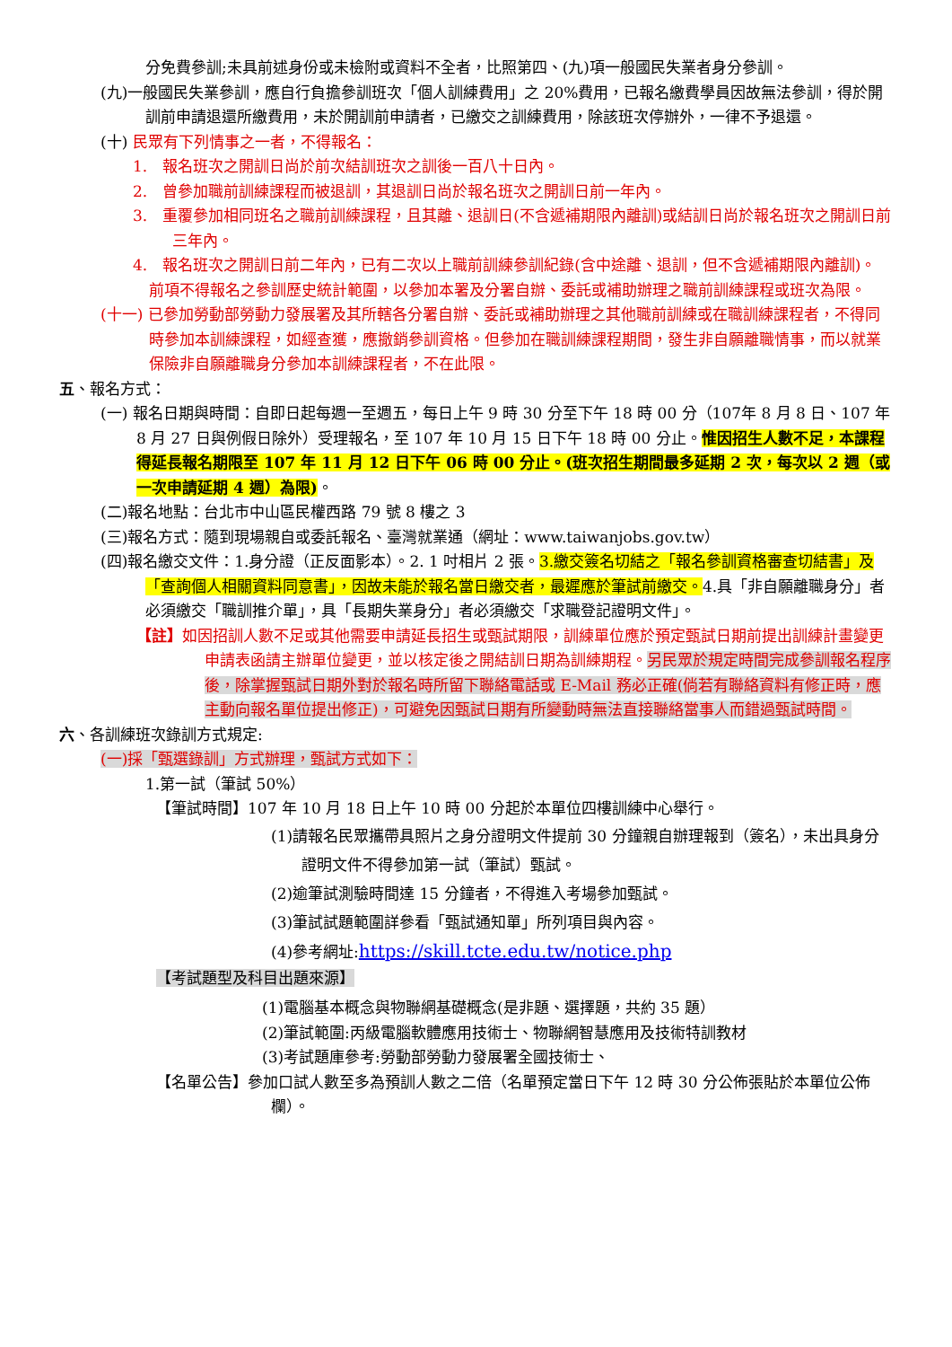分免費參訓;未具前述身份或未檢附或資料不全者，比照第四、(九)項一般國民失業者身分參訓。
(九)一般國民失業參訓，應自行負擔參訓班次「個人訓練費用」之 20%費用，已報名繳費學員因故無法參訓，得於開訓前申請退還所繳費用，未於開訓前申請者，已繳交之訓練費用，除該班次停辦外，一律不予退還。
(十) 民眾有下列情事之一者，不得報名：
1.　報名班次之開訓日尚於前次結訓班次之訓後一百八十日內。
2.　曾參加職前訓練課程而被退訓，其退訓日尚於報名班次之開訓日前一年內。
3.　重覆參加相同班名之職前訓練課程，且其離、退訓日(不含遞補期限內離訓)或結訓日尚於報名班次之開訓日前三年內。
4.　報名班次之開訓日前二年內，已有二次以上職前訓練參訓紀錄(含中途離、退訓，但不含遞補期限內離訓)。
前項不得報名之參訓歷史統計範圍，以參加本署及分署自辦、委託或補助辦理之職前訓練課程或班次為限。
(十一) 已參加勞動部勞動力發展署及其所轄各分署自辦、委託或補助辦理之其他職前訓練或在職訓練課程者，不得同時參加本訓練課程，如經查獲，應撤銷參訓資格。但參加在職訓練課程期間，發生非自願離職情事，而以就業保險非自願離職身分參加本訓練課程者，不在此限。
五、報名方式：
(一) 報名日期與時間：自即日起每週一至週五，每日上午 9 時 30 分至下午 18 時 00 分（107年 8 月 8 日、107 年 8 月 27 日與例假日除外）受理報名，至 107 年 10 月 15 日下午 18 時 00 分止。惟因招生人數不足，本課程得延長報名期限至 107 年 11 月 12 日下午 06 時 00 分止。(班次招生期間最多延期 2 次，每次以 2 週（或一次申請延期 4 週）為限)。
(二)報名地點：台北市中山區民權西路 79 號 8 樓之 3
(三)報名方式：隨到現場親自或委託報名、臺灣就業通（網址：www.taiwanjobs.gov.tw）
(四)報名繳交文件：1.身分證（正反面影本）。2. 1 吋相片 2 張。3.繳交簽名切結之「報名參訓資格審查切結書」及「查詢個人相關資料同意書」，因故未能於報名當日繳交者，最遲應於筆試前繳交。4.具「非自願離職身分」者必須繳交「職訓推介單」，具「長期失業身分」者必須繳交「求職登記證明文件」。
【註】如因招訓人數不足或其他需要申請延長招生或甄試期限，訓練單位應於預定甄試日期前提出訓練計畫變更申請表函請主辦單位變更，並以核定後之開結訓日期為訓練期程。另民眾於規定時間完成參訓報名程序後，除掌握甄試日期外對於報名時所留下聯絡電話或 E-Mail 務必正確(倘若有聯絡資料有修正時，應主動向報名單位提出修正)，可避免因甄試日期有所變動時無法直接聯絡當事人而錯過甄試時間。
六、各訓練班次錄訓方式規定:
(一)採「甄選錄訓」方式辦理，甄試方式如下：
1.第一試（筆試 50%）
【筆試時間】107 年 10 月 18 日上午 10 時 00 分起於本單位四樓訓練中心舉行。
(1)請報名民眾攜帶具照片之身分證明文件提前 30 分鐘親自辦理報到（簽名），未出具身分證明文件不得參加第一試（筆試）甄試。
(2)逾筆試測驗時間達 15 分鐘者，不得進入考場參加甄試。
(3)筆試試題範圍詳參看「甄試通知單」所列項目與內容。
(4)參考網址:https://skill.tcte.edu.tw/notice.php
【考試題型及科目出題來源】
(1)電腦基本概念與物聯網基礎概念(是非題、選擇題，共約 35 題）
(2)筆試範圍:丙級電腦軟體應用技術士、物聯網智慧應用及技術特訓教材
(3)考試題庫參考:勞動部勞動力發展署全國技術士、
【名單公告】參加口試人數至多為預訓人數之二倍（名單預定當日下午 12 時 30 分公佈張貼於本單位公佈欄）。